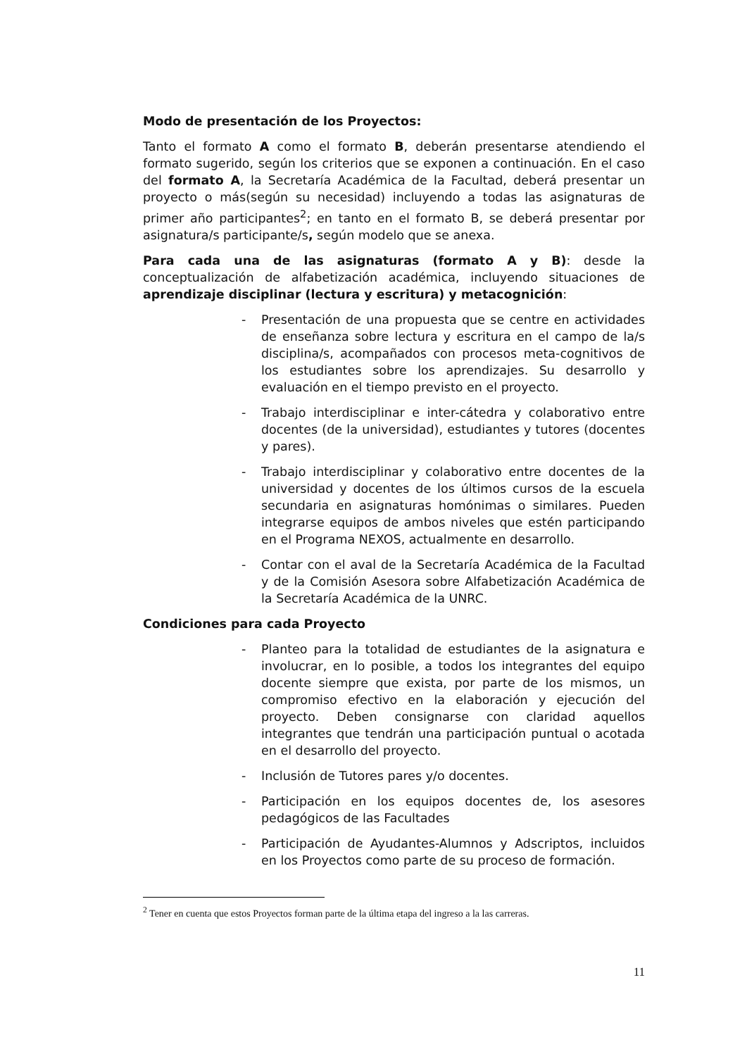Modo de presentación de los Proyectos:
Tanto el formato A como el formato B, deberán presentarse atendiendo el formato sugerido, según los criterios que se exponen a continuación. En el caso del formato A, la Secretaría Académica de la Facultad, deberá presentar un proyecto o más(según su necesidad) incluyendo a todas las asignaturas de primer año participantes<sup>2</sup>; en tanto en el formato B, se deberá presentar por asignatura/s participante/s, según modelo que se anexa.
Para cada una de las asignaturas (formato A y B): desde la conceptualización de alfabetización académica, incluyendo situaciones de aprendizaje disciplinar (lectura y escritura) y metacognición:
- Presentación de una propuesta que se centre en actividades de enseñanza sobre lectura y escritura en el campo de la/s disciplina/s, acompañados con procesos meta-cognitivos de los estudiantes sobre los aprendizajes. Su desarrollo y evaluación en el tiempo previsto en el proyecto.
- Trabajo interdisciplinar e inter-cátedra y colaborativo entre docentes (de la universidad), estudiantes y tutores (docentes y pares).
- Trabajo interdisciplinar y colaborativo entre docentes de la universidad y docentes de los últimos cursos de la escuela secundaria en asignaturas homónimas o similares. Pueden integrarse equipos de ambos niveles que estén participando en el Programa NEXOS, actualmente en desarrollo.
- Contar con el aval de la Secretaría Académica de la Facultad y de la Comisión Asesora sobre Alfabetización Académica de la Secretaría Académica de la UNRC.
Condiciones para cada Proyecto
- Planteo para la totalidad de estudiantes de la asignatura e involucrar, en lo posible, a todos los integrantes del equipo docente siempre que exista, por parte de los mismos, un compromiso efectivo en la elaboración y ejecución del proyecto. Deben consignarse con claridad aquellos integrantes que tendrán una participación puntual o acotada en el desarrollo del proyecto.
- Inclusión de Tutores pares y/o docentes.
- Participación en los equipos docentes de, los asesores pedagógicos de las Facultades
- Participación de Ayudantes-Alumnos y Adscriptos, incluidos en los Proyectos como parte de su proceso de formación.
<sup>2</sup> Tener en cuenta que estos Proyectos forman parte de la última etapa del ingreso a la las carreras.
11